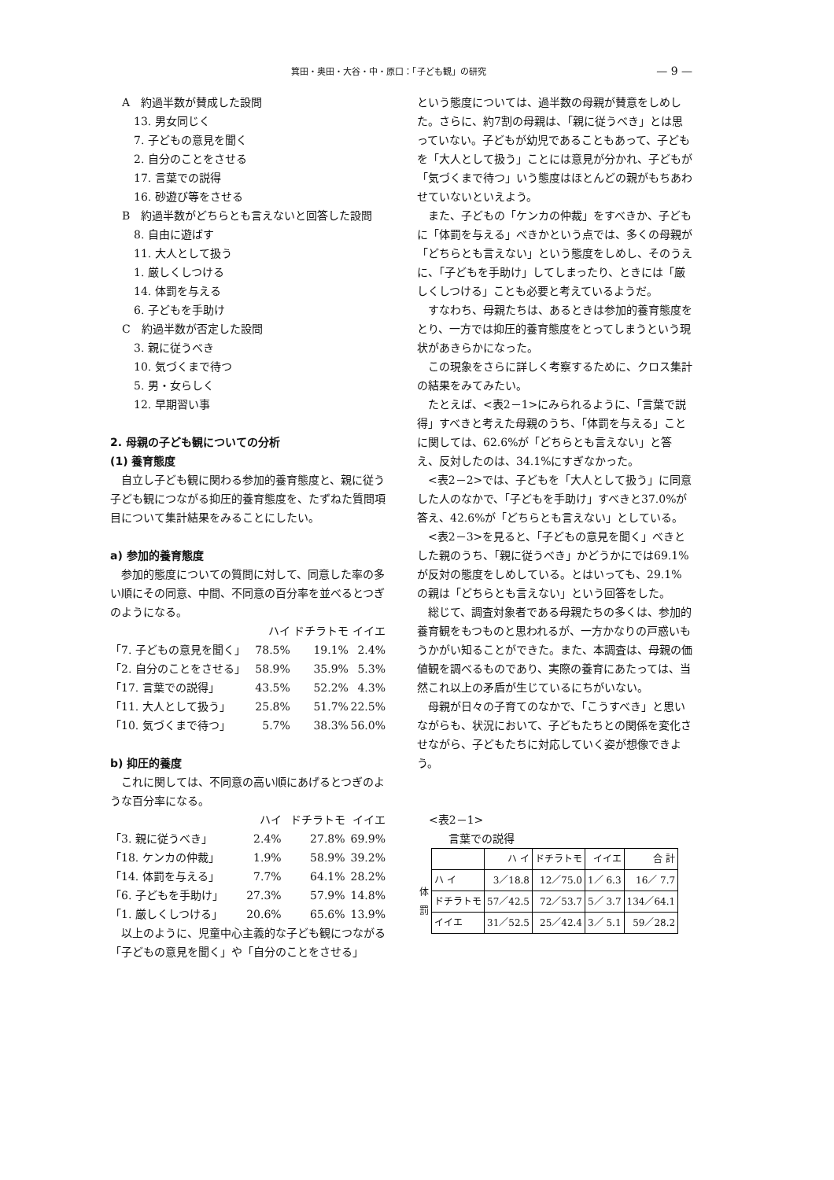箕田・奥田・大谷・中・原口：「子ども観」の研究 — 9 —
A　約過半数が賛成した設問
13. 男女同じく
7. 子どもの意見を聞く
2. 自分のことをさせる
17. 言葉での説得
16. 砂遊び等をさせる
B　約過半数がどちらとも言えないと回答した設問
8. 自由に遊ばす
11. 大人として扱う
1. 厳しくしつける
14. 体罰を与える
6. 子どもを手助け
C　約過半数が否定した設問
3. 親に従うべき
10. 気づくまで待つ
5. 男・女らしく
12. 早期習い事
2. 母親の子ども観についての分析
(1) 養育態度
自立し子ども観に関わる参加的養育態度と、親に従う子ども観につながる抑圧的養育態度を、たずねた質問項目について集計結果をみることにしたい。
a) 参加的養育態度
参加的態度についての質問に対して、同意した率の多い順にその同意、中間、不同意の百分率を並べるとつぎのようになる。
| | ハイ | ドチラトモ | イイエ |
| 「7. 子どもの意見を聞く」 | 78.5% | 19.1% | 2.4% |
| 「2. 自分のことをさせる」 | 58.9% | 35.9% | 5.3% |
| 「17. 言葉での説得」 | 43.5% | 52.2% | 4.3% |
| 「11. 大人として扱う」 | 25.8% | 51.7% | 22.5% |
| 「10. 気づくまで待つ」 | 5.7% | 38.3% | 56.0% |
b) 抑圧的養度
これに関しては、不同意の高い順にあげるとつぎのような百分率になる。
| | ハイ | ドチラトモ | イイエ |
| 「3. 親に従うべき」 | 2.4% | 27.8% | 69.9% |
| 「18. ケンカの仲裁」 | 1.9% | 58.9% | 39.2% |
| 「14. 体罰を与える」 | 7.7% | 64.1% | 28.2% |
| 「6. 子どもを手助け」 | 27.3% | 57.9% | 14.8% |
| 「1. 厳しくしつける」 | 20.6% | 65.6% | 13.9% |
以上のように、児童中心主義的な子ども観につながる「子どもの意見を聞く」や「自分のことをさせる」
という態度については、過半数の母親が賛意をしめした。さらに、約7割の母親は、「親に従うべき」とは思っていない。子どもが幼児であることもあって、子どもを「大人として扱う」ことには意見が分かれ、子どもが「気づくまで待つ」いう態度はほとんどの親がもちあわせていないといえよう。
また、子どもの「ケンカの仲裁」をすべきか、子どもに「体罰を与える」べきかという点では、多くの母親が「どちらとも言えない」という態度をしめし、そのうえに、「子どもを手助け」してしまったり、ときには「厳しくしつける」ことも必要と考えているようだ。
すなわち、母親たちは、あるときは参加的養育態度をとり、一方では抑圧的養育態度をとってしまうという現状があきらかになった。
この現象をさらに詳しく考察するために、クロス集計の結果をみてみたい。
たとえば、<表2－1>にみられるように、「言葉で説得」すべきと考えた母親のうち、「体罰を与える」ことに関しては、62.6%が「どちらとも言えない」と答え、反対したのは、34.1%にすぎなかった。
<表2－2>では、子どもを「大人として扱う」に同意した人のなかで、「子どもを手助け」すべきと37.0%が答え、42.6%が「どちらとも言えない」としている。
<表2－3>を見ると、「子どもの意見を聞く」べきとした親のうち、「親に従うべき」かどうかにでは69.1%が反対の態度をしめしている。とはいっても、29.1%の親は「どちらとも言えない」という回答をした。
総じて、調査対象者である母親たちの多くは、参加的養育観をもつものと思われるが、一方かなりの戸惑いもうかがい知ることができた。また、本調査は、母親の価値観を調べるものであり、実際の養育にあたっては、当然これ以上の矛盾が生じているにちがいない。
母親が日々の子育てのなかで、「こうすべき」と思いながらも、状況において、子どもたちとの関係を変化させながら、子どもたちに対応していく姿が想像できよう。
<表2－1>
言葉での説得
| | | ハ イ | ドチラトモ | イイエ | 合 計 |
| 体 罰 | ハ イ | 3／18.8 | 12／75.0 | 1／ 6.3 | 16／ 7.7 |
| | ドチラトモ | 57／42.5 | 72／53.7 | 5／ 3.7 | 134／64.1 |
| | イイエ | 31／52.5 | 25／42.4 | 3／ 5.1 | 59／28.2 |